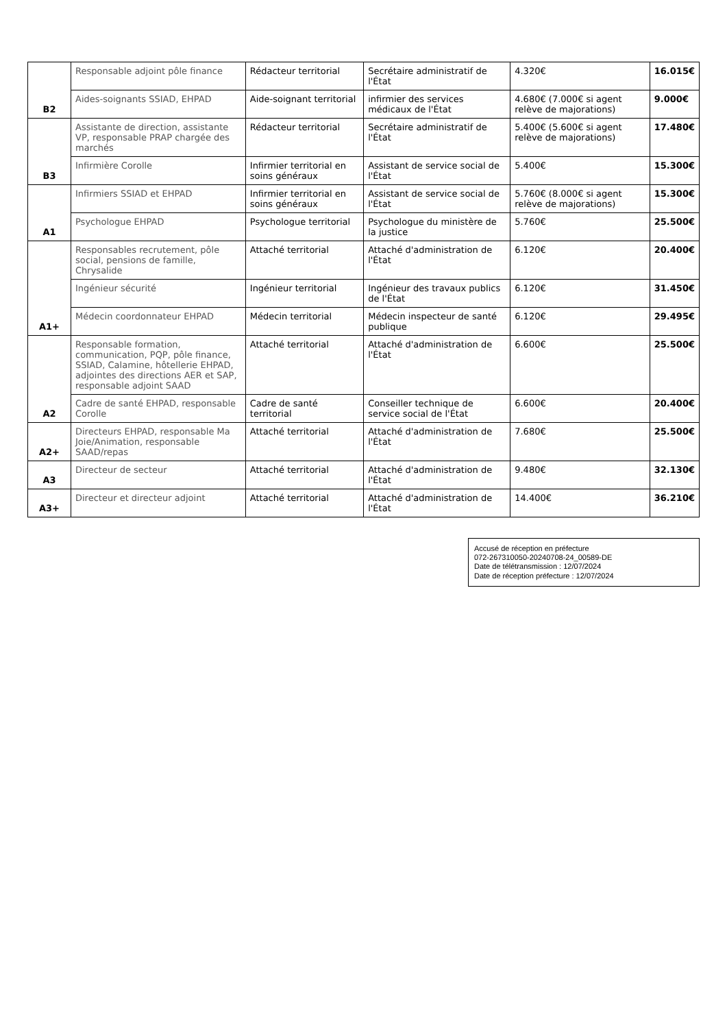| B2 | Responsable adjoint pôle finance | Rédacteur territorial | Secrétaire administratif de l'État | 4.320€ | 16.015€ |
| | Aides-soignants SSIAD, EHPAD | Aide-soignant territorial | infirmier des services médicaux de l'État | 4.680€ (7.000€ si agent relève de majorations) | 9.000€ |
| B3 | Assistante de direction, assistante VP, responsable PRAP chargée des marchés | Rédacteur territorial | Secrétaire administratif de l'État | 5.400€ (5.600€ si agent relève de majorations) | 17.480€ |
| | Infirmière Corolle | Infirmier territorial en soins généraux | Assistant de service social de l'État | 5.400€ | 15.300€ |
| A1 | Infirmiers SSIAD et EHPAD | Infirmier territorial en soins généraux | Assistant de service social de l'État | 5.760€ (8.000€ si agent relève de majorations) | 15.300€ |
| | Psychologue EHPAD | Psychologue territorial | Psychologue du ministère de la justice | 5.760€ | 25.500€ |
| A1+ | Responsables recrutement, pôle social, pensions de famille, Chrysalide | Attaché territorial | Attaché d'administration de l'État | 6.120€ | 20.400€ |
| | Ingénieur sécurité | Ingénieur territorial | Ingénieur des travaux publics de l'État | 6.120€ | 31.450€ |
| | Médecin coordonnateur EHPAD | Médecin territorial | Médecin inspecteur de santé publique | 6.120€ | 29.495€ |
| A2 | Responsable formation, communication, PQP, pôle finance, SSIAD, Calamine, hôtellerie EHPAD, adjointes des directions AER et SAP, responsable adjoint SAAD | Attaché territorial | Attaché d'administration de l'État | 6.600€ | 25.500€ |
| | Cadre de santé EHPAD, responsable Corolle | Cadre de santé territorial | Conseiller technique de service social de l'État | 6.600€ | 20.400€ |
| A2+ | Directeurs EHPAD, responsable Ma Joie/Animation, responsable SAAD/repas | Attaché territorial | Attaché d'administration de l'État | 7.680€ | 25.500€ |
| A3 | Directeur de secteur | Attaché territorial | Attaché d'administration de l'État | 9.480€ | 32.130€ |
| A3+ | Directeur et directeur adjoint | Attaché territorial | Attaché d'administration de l'État | 14.400€ | 36.210€ |
Accusé de réception en préfecture
072-267310050-20240708-24_00589-DE
Date de télétransmission : 12/07/2024
Date de réception préfecture : 12/07/2024